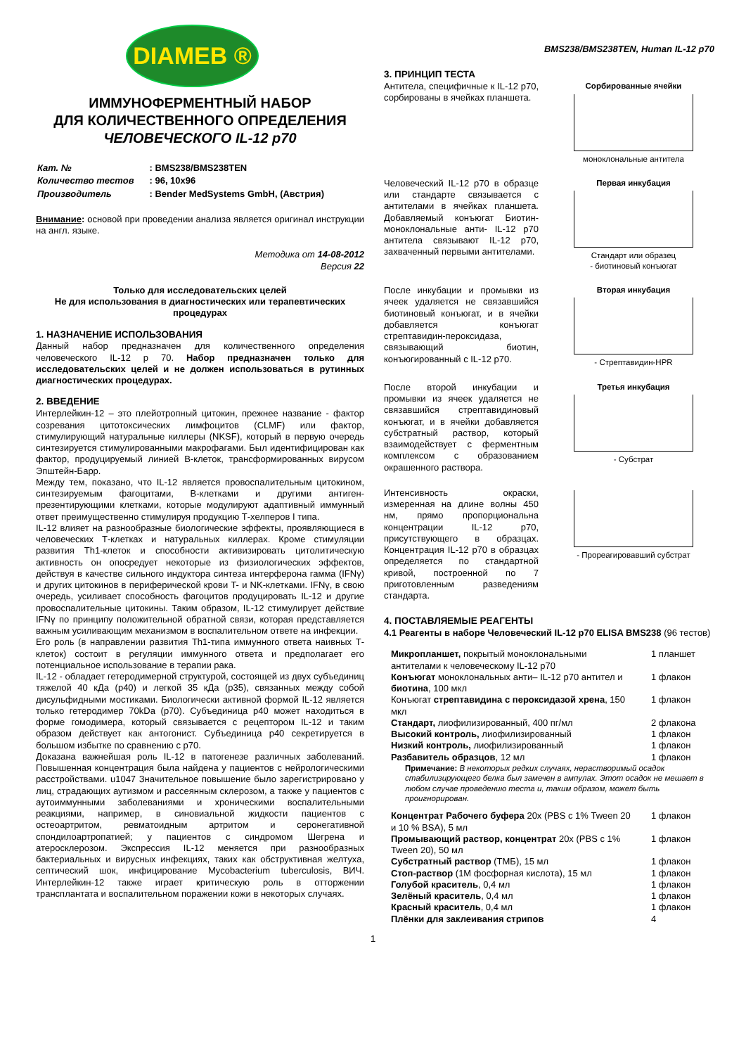DIAMEB ®
ИММУНОФЕРМЕНТНЫЙ НАБОР
ДЛЯ КОЛИЧЕСТВЕННОГО ОПРЕДЕЛЕНИЯ
ЧЕЛОВЕЧЕСКОГО IL-12 p70
| Кат. № | : BMS238/BMS238TEN |
| Количество тестов | : 96, 10x96 |
| Производитель | : Bender MedSystems GmbH, (Австрия) |
Внимание: основой при проведении анализа является оригинал инструкции на англ. языке.
Методика от 14-08-2012
Версия 22
Только для исследовательских целей
Не для использования в диагностических или терапевтических процедурах
1. НАЗНАЧЕНИЕ ИСПОЛЬЗОВАНИЯ
Данный набор предназначен для количественного определения человеческого IL-12 p 70. Набор предназначен только для исследовательских целей и не должен использоваться в рутинных диагностических процедурах.
2. ВВЕДЕНИЕ
Интерлейкин-12 – это плейотропный цитокин, прежнее название - фактор созревания цитотоксических лимфоцитов (CLMF) или фактор, стимулирующий натуральные киллеры (NKSF), который в первую очередь синтезируется стимулированными макрофагами. Был идентифицирован как фактор, продуцируемый линией B-клеток, трансформированных вирусом Эпштейн-Барр.
Между тем, показано, что IL-12 является провоспалительным цитокином, синтезируемым фагоцитами, B-клетками и другими антиген-презентирующими клетками, которые модулируют адаптивный иммунный ответ преимущественно стимулируя продукцию Т-хелперов I типа.
IL-12 влияет на разнообразные биологические эффекты, проявляющиеся в человеческих Т-клетках и натуральных киллерах. Кроме стимуляции развития Th1-клеток и способности активизировать цитолитическую активность он опосредует некоторые из физиологических эффектов, действуя в качестве сильного индуктора синтеза интерферона гамма (IFNγ) и других цитокинов в периферической крови T- и NK-клетками. IFNγ, в свою очередь, усиливает способность фагоцитов продуцировать IL-12 и другие провоспалительные цитокины. Таким образом, IL-12 стимулирует действие IFNγ по принципу положительной обратной связи, которая представляется важным усиливающим механизмом в воспалительном ответе на инфекции.
Его роль (в направлении развития Th1-типа иммунного ответа наивных Т-клеток) состоит в регуляции иммунного ответа и предполагает его потенциальное использование в терапии рака.
IL-12 - обладает гетеродимерной структурой, состоящей из двух субъединиц тяжелой 40 кДа (p40) и легкой 35 кДа (p35), связанных между собой дисульфидными мостиками. Биологически активной формой IL-12 является только гетеродимер 70kDa (p70). Субъединица p40 может находиться в форме гомодимера, который связывается с рецептором IL-12 и таким образом действует как антогонист. Субъединица p40 секретируется в большом избытке по сравнению с p70.
Доказана важнейшая роль IL-12 в патогенезе различных заболеваний. Повышенная концентрация была найдена у пациентов с нейрологическими расстройствами. u1047 Значительное повышение было зарегистрировано у лиц, страдающих аутизмом и рассеянным склерозом, а также у пациентов с аутоиммунными заболеваниями и хроническими воспалительными реакциями, например, в синовиальной жидкости пациентов с остеоартритом, ревматоидным артритом и серонегативной спондилоартропатией; у пациентов с синдромом Шегрена и атеросклерозом. Экспрессия IL-12 меняется при разнообразных бактериальных и вирусных инфекциях, таких как обструктивная желтуха, септический шок, инфицирование Mycobacterium tuberculosis, ВИЧ. Интерлейкин-12 также играет критическую роль в отторжении трансплантата и воспалительном поражении кожи в некоторых случаях.
BMS238/BMS238TEN, Human IL-12 p70
3. ПРИНЦИП ТЕСТА
Антитела, специфичные к IL-12 p70, сорбированы в ячейках планшета.
Сорбированные ячейки
моноклональные антитела
Человеческий IL-12 p70 в образце или стандарте связывается с антителами в ячейках планшета. Добавляемый конъюгат Биотин-моноклональные анти- IL-12 p70 антитела связывают IL-12 p70, захваченный первыми антителами.
Первая инкубация
Стандарт или образец
- биотиновый конъюгат
После инкубации и промывки из ячеек удаляется не связавшийся биотиновый конъюгат, и в ячейки добавляется конъюгат стрептавидин-пероксидаза, связывающий биотин, конъюгированный с IL-12 p70.
Вторая инкубация
- Стрептавидин-HPR
После второй инкубации и промывки из ячеек удаляется не связавшийся стрептавидиновый конъюгат, и в ячейки добавляется субстратный раствор, который взаимодействует с ферментным комплексом с образованием окрашенного раствора.
Третья инкубация
- Субстрат
Интенсивность окраски, измеренная на длине волны 450 нм, прямо пропорциональна концентрации IL-12 p70, присутствующего в образцах. Концентрация IL-12 p70 в образцах определяется по стандартной кривой, построенной по 7 приготовленным разведениям стандарта.
- Прореагировавший субстрат
4. ПОСТАВЛЯЕМЫЕ РЕАГЕНТЫ
4.1 Реагенты в наборе Человеческий IL-12 p70 ELISA BMS238 (96 тестов)
| Микропланшет, покрытый моноклональными антителами к человеческому IL-12 p70 | 1 планшет |
| Конъюгат моноклональных анти– IL-12 p70 антител и биотина , 100 мкл | 1 флакон |
| Конъюгат стрептавидина с пероксидазой хрена , 150 мкл | 1 флакон |
| Стандарт, лиофилизированный, 400 пг/мл | 2 флакона |
| Высокий контроль, лиофилизированный | 1 флакон |
| Низкий контроль, лиофилизированный | 1 флакон |
| Разбавитель образцов , 12 мл | 1 флакон |
| Примечание: В некоторых редких случаях, нерастворимый осадок стабилизирующего белка был замечен в ампулах. Этот осадок не мешает в любом случае проведению теста и, таким образом, может быть проигнорирован. | |
| Концентрат Рабочего буфера 20x (PBS с 1% Tween 20 и 10 % BSA), 5 мл | 1 флакон |
| Промывающий раствор, концентрат 20x (PBS с 1% Tween 20), 50 мл | 1 флакон |
| Субстратный раствор (ТМБ), 15 мл | 1 флакон |
| Стоп-раствор (1М фосфорная кислота), 15 мл | 1 флакон |
| Голубой краситель , 0,4 мл | 1 флакон |
| Зелёный краситель , 0,4 мл | 1 флакон |
| Красный краситель , 0,4 мл | 1 флакон |
| Плёнки для заклеивания стрипов | 4 |
1